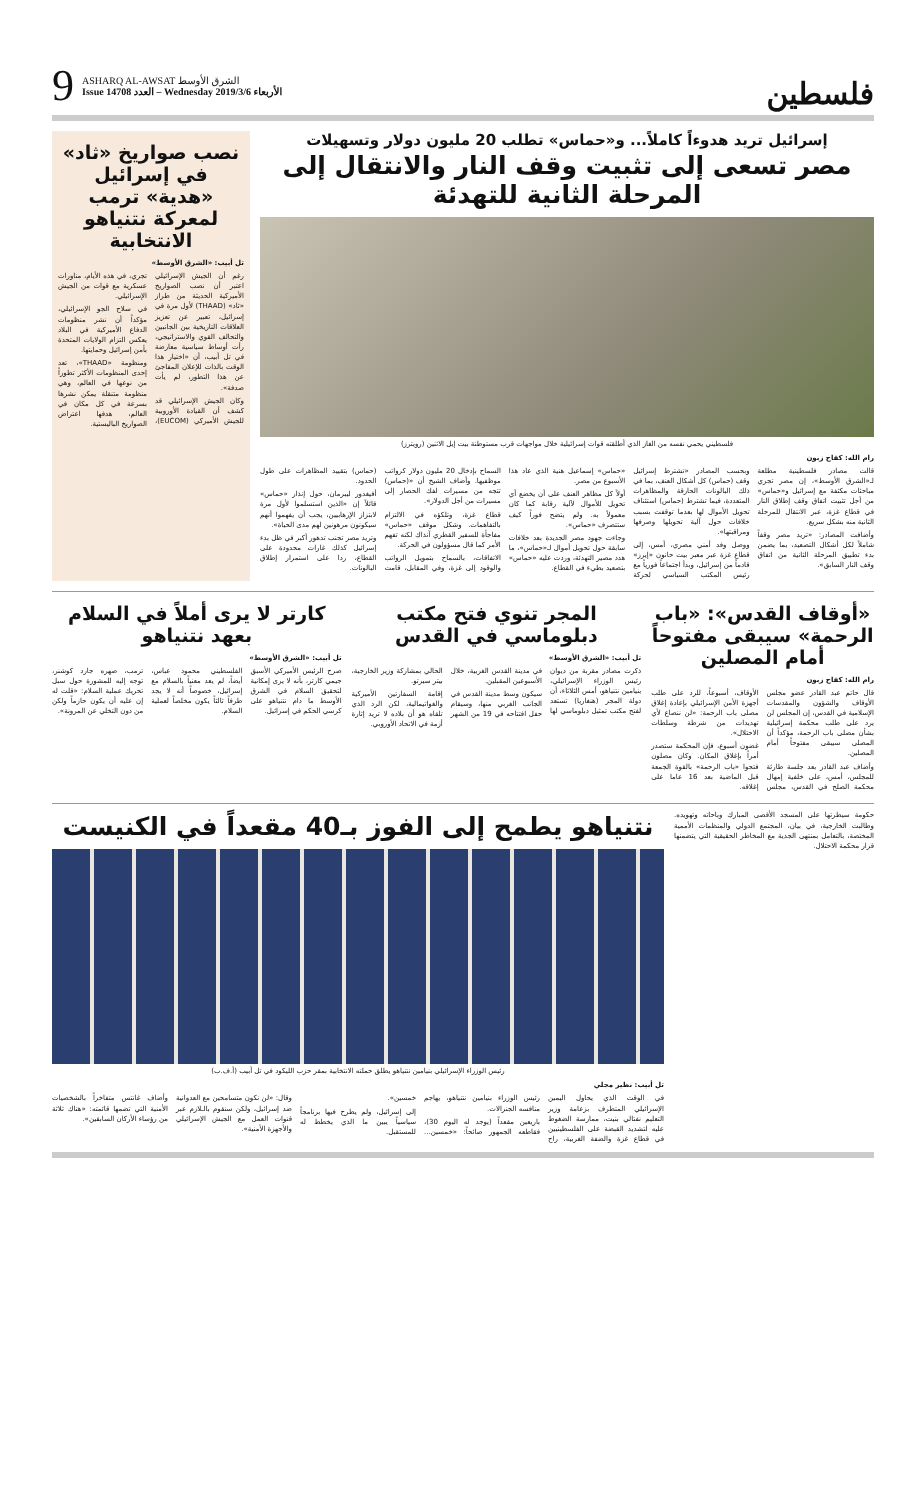فلسطين
9
ASHARQ AL-AWSAT الشرق الأوسط
Issue 14708 العدد – Wednesday 2019/3/6 الأربعاء
إسرائيل تريد هدوءاً كاملاً... و«حماس» تطلب 20 مليون دولار وتسهيلات
مصر تسعى إلى تثبيت وقف النار والانتقال إلى المرحلة الثانية للتهدئة
فلسطيني يحمي نفسه من الغاز الذي أطلقته قوات إسرائيلية خلال مواجهات قرب مستوطنة بيت إيل الاثنين (رويترز)
رام الله: كفاح زبون
قالت مصادر فلسطينية مطلعة لـ«الشرق الأوسط»، إن مصر تجري مباحثات مكثفة مع إسرائيل و«حماس» من أجل تثبيت اتفاق وقف إطلاق النار في قطاع غزة، عبر الانتقال للمرحلة الثانية منه بشكل سريع.
وأضافت المصادر: «تريد مصر وقفاً شاملاً لكل أشكال التصعيد، بما يضمن بدء تطبيق المرحلة الثانية من اتفاق وقف النار السابق».
وبحسب المصادر «تشترط إسرائيل وقف (حماس) كل أشكال العنف، بما في ذلك البالونات الحارقة والمظاهرات المتعددة، فيما تشترط (حماس) استئناف تحويل الأموال لها بعدما توقفت بسبب خلافات حول آلية تحويلها وصرفها ومراقبتها».
ووصل وفد أمني مصري، أمس، إلى قطاع غزة عبر معبر بيت حانون «إيرز» قادماً من إسرائيل، وبدأ اجتماعاً فورياً مع رئيس المكتب السياسي لحركة «حماس» إسماعيل هنية الذي عاد هذا الأسبوع من مصر.
أولاً كل مظاهر العنف على أن يخضع أي تحويل للأموال لآلية رقابة كما كان معمولاً به. ولم يتضح فوراً كيف ستتصرف «حماس».
وجاءت جهود مصر الجديدة بعد خلافات سابقة حول تحويل أموال لـ«حماس»، ما هدد مصير التهدئة، وردت عليه «حماس» بتصعيد بطيء في القطاع.
السماح بإدخال 20 مليون دولار كرواتب موظفيها. وأضاف الشيخ أن «(حماس) تتجه من مسيرات لفك الحصار إلى مسيرات من أجل الدولار».
قطاع غزة، وتلكؤه في الالتزام بالتفاهمات. وشكل موقف «حماس» مفاجأة للسفير القطري آنذاك لكنه تفهم الأمر كما قال مسؤولون في الحركة.
الاتفاقات، بالسماح بتمويل الرواتب والوقود إلى غزة، وفي المقابل، قامت (حماس) بتقييد المظاهرات على طول الحدود.
أفيغدور ليبرمان، حول إنذار «حماس» قائلاً إن «الذين استسلموا لأول مرة لابتزاز الإرهابيين، يجب أن يفهموا أنهم سيكونون مرهونين لهم مدى الحياة».
وتريد مصر تجنب تدهور أكبر في ظل بدء إسرائيل كذلك غارات محدودة على القطاع، ردا على استمرار إطلاق البالونات.
نصب صواريخ «ثاد» في إسرائيل «هدية» ترمب لمعركة نتنياهو الانتخابية
تل أبيب: «الشرق الأوسط»
رغم أن الجيش الإسرائيلي اعتبر أن نصب الصواريخ الأميركية الحديثة من طراز «ثاد» (THAAD) لأول مرة في إسرائيل، تعبير عن تعزيز العلاقات التاريخية بين الجانبين والتحالف القوي والاستراتيجي، رأت أوساط سياسية معارضة في تل أبيب، أن «اختيار هذا الوقت بالذات للإعلان المفاجئ عن هذا التطور، لم يأت صدفة».
وكان الجيش الإسرائيلي قد كشف أن القيادة الأوروبية للجيش الأميركي (EUCOM)، تجري، في هذه الأيام، مناورات عسكرية مع قوات من الجيش الإسرائيلي.
في سلاح الجو الإسرائيلي، مؤكداً أن نشر منظومات الدفاع الأميركية في البلاد يعكس التزام الولايات المتحدة بأمن إسرائيل وحمايتها.
ومنظومة «THAAD»، تعد إحدى المنظومات الأكثر تطوراً من نوعها في العالم، وهي منظومة متنقلة يمكن نشرها بسرعة في كل مكان في العالم، هدفها اعتراض الصواريخ الباليستية.
«أوقاف القدس»: «باب الرحمة» سيبقى مفتوحاً أمام المصلين
رام الله: كفاح زبون
قال حاتم عبد القادر عضو مجلس الأوقاف والشؤون والمقدسات الإسلامية في القدس، إن المجلس لن يرد على طلب محكمة إسرائيلية بشأن مصلى باب الرحمة، مؤكداً أن المصلى سيبقى مفتوحاً أمام المصلين.
وأضاف عبد القادر بعد جلسة طارئة للمجلس، أمس، على خلفية إمهال محكمة الصلح في القدس، مجلس الأوقاف، أسبوعاً، للرد على طلب أجهزة الأمن الإسرائيلي بإعادة إغلاق مصلى باب الرحمة: «لن ننصاع لأي تهديدات من شرطة وسلطات الاحتلال».
غضون أسبوع، فإن المحكمة ستصدر أمراً بإغلاق المكان. وكان مصلون فتحوا «باب الرحمة» بالقوة الجمعة قبل الماضية بعد 16 عاما على إغلاقه.
المجر تنوي فتح مكتب دبلوماسي في القدس
تل أبيب: «الشرق الأوسط»
ذكرت مصادر مقربة من ديوان رئيس الوزراء الإسرائيلي، بنيامين نتنياهو، أمس الثلاثاء، أن دولة المجر (هنغاريا) تستعد لفتح مكتب تمثيل دبلوماسي لها في مدينة القدس الغربية، خلال الأسبوعين المقبلين.
سيكون وسط مدينة القدس في الجانب الغربي منها، وسيقام حفل افتتاحه في 19 من الشهر الحالي بمشاركة وزير الخارجية، بيتر سيرتو.
إقامة السفارتين الأميركية والغواتيمالية، لكن الرد الذي تلقاه هو أن بلاده لا تريد إثارة أزمة في الاتحاد الأوروبي.
كارتر لا يرى أملاً في السلام بعهد نتنياهو
تل أبيب: «الشرق الأوسط»
صرح الرئيس الأميركي الأسبق جيمي كارتر، بأنه لا يرى إمكانية لتحقيق السلام في الشرق الأوسط ما دام نتنياهو على كرسي الحكم في إسرائيل.
الفلسطيني محمود عباس، أيضاً، لم يعد معنياً بالسلام مع إسرائيل، خصوصاً أنه لا يجد طرفاً ثالثاً يكون مخلصاً لعملية السلام.
ترمب، صهره جارد كوشنر، توجه إليه للمشورة حول سبل تحريك عملية السلام: «قلت له إن عليه أن يكون حازماً ولكن من دون التخلي عن المرونة».
حكومة سيطرتها على المسجد الأقصى المبارك وباحاته وتهويده. وطالبت الخارجية، في بيان، المجتمع الدولي والمنظمات الأممية المختصة، بالتعامل بمنتهى الجدية مع المخاطر الحقيقية التي يتضمنها قرار محكمة الاحتلال.
نتنياهو يطمح إلى الفوز بـ40 مقعداً في الكنيست
رئيس الوزراء الإسرائيلي بنيامين نتنياهو يطلق حملته الانتخابية بمقر حزب الليكود في تل أبيب (أ.ف.ب)
تل أبيب: نظير مجلي
في الوقت الذي يحاول اليمين الإسرائيلي المتطرف بزعامة وزير التعليم نفتالي بنيت، ممارسة الضغوط عليه لتشديد القبضة على الفلسطينيين في قطاع غزة والضفة الغربية، راح رئيس الوزراء بنيامين نتنياهو، يهاجم منافسه الجنرالات.
باريعين مقعداً (يوجد له اليوم 30)، فقاطعه الجمهور صائحاً: «خمسين... خمسين».
إلى إسرائيل، ولم يطرح فيها برنامجاً سياسياً يبين ما الذي يخطط له للمستقبل.
وقال: «لن نكون متسامحين مع العدوانية ضد إسرائيل، ولكن سنقوم بالـلازم عبر قنوات العمل مع الجيش الإسرائيلي والأجهزة الأمنية».
وأضاف غانتس متفاخراً بالشخصيات الأمنية التي تضمها قائمته: «هناك ثلاثة من رؤساء الأركان السابقين».